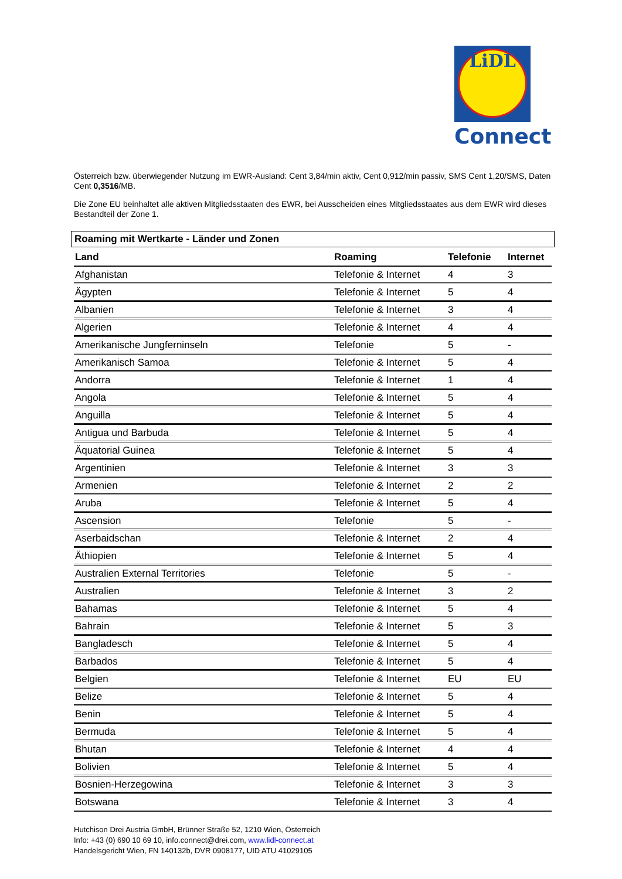LiDL
Connect
Österreich bzw. überwiegender Nutzung im EWR-Ausland: Cent 3,84/min aktiv, Cent 0,912/min passiv, SMS Cent 1,20/SMS, Daten Cent 0,3516/MB.
Die Zone EU beinhaltet alle aktiven Mitgliedsstaaten des EWR, bei Ausscheiden eines Mitgliedsstaates aus dem EWR wird dieses Bestandteil der Zone 1.
Roaming mit Wertkarte - Länder und Zonen
| Land | Roaming | Telefonie | Internet |
| --- | --- | --- | --- |
| Afghanistan | Telefonie & Internet | 4 | 3 |
| Ägypten | Telefonie & Internet | 5 | 4 |
| Albanien | Telefonie & Internet | 3 | 4 |
| Algerien | Telefonie & Internet | 4 | 4 |
| Amerikanische Jungferninseln | Telefonie | 5 | - |
| Amerikanisch Samoa | Telefonie & Internet | 5 | 4 |
| Andorra | Telefonie & Internet | 1 | 4 |
| Angola | Telefonie & Internet | 5 | 4 |
| Anguilla | Telefonie & Internet | 5 | 4 |
| Antigua und Barbuda | Telefonie & Internet | 5 | 4 |
| Äquatorial Guinea | Telefonie & Internet | 5 | 4 |
| Argentinien | Telefonie & Internet | 3 | 3 |
| Armenien | Telefonie & Internet | 2 | 2 |
| Aruba | Telefonie & Internet | 5 | 4 |
| Ascension | Telefonie | 5 | - |
| Aserbaidschan | Telefonie & Internet | 2 | 4 |
| Äthiopien | Telefonie & Internet | 5 | 4 |
| Australien External Territories | Telefonie | 5 | - |
| Australien | Telefonie & Internet | 3 | 2 |
| Bahamas | Telefonie & Internet | 5 | 4 |
| Bahrain | Telefonie & Internet | 5 | 3 |
| Bangladesch | Telefonie & Internet | 5 | 4 |
| Barbados | Telefonie & Internet | 5 | 4 |
| Belgien | Telefonie & Internet | EU | EU |
| Belize | Telefonie & Internet | 5 | 4 |
| Benin | Telefonie & Internet | 5 | 4 |
| Bermuda | Telefonie & Internet | 5 | 4 |
| Bhutan | Telefonie & Internet | 4 | 4 |
| Bolivien | Telefonie & Internet | 5 | 4 |
| Bosnien-Herzegowina | Telefonie & Internet | 3 | 3 |
| Botswana | Telefonie & Internet | 3 | 4 |
Hutchison Drei Austria GmbH, Brünner Straße 52, 1210 Wien, Österreich
Info: +43 (0) 690 10 69 10, info.connect@drei.com, www.lidl-connect.at
Handelsgericht Wien, FN 140132b, DVR 0908177, UID ATU 41029105